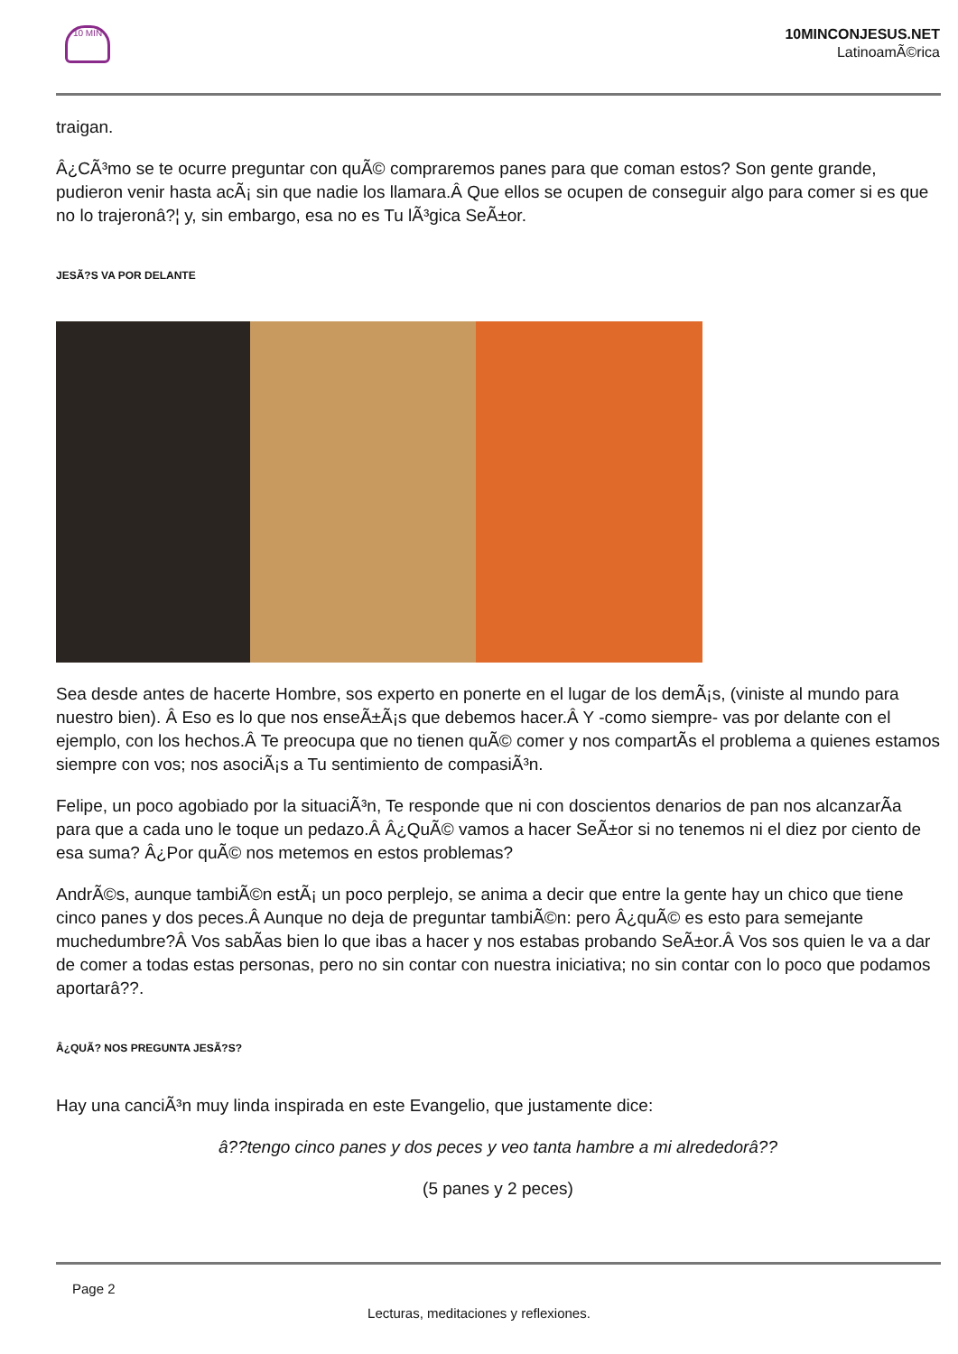10 MIN
10MINCONJESUS.NET
LatinoamÃ©rica
traigan.
Â¿CÃ³mo se te ocurre preguntar con quÃ© compraremos panes para que coman estos? Son gente grande, pudieron venir hasta acÃ¡ sin que nadie los llamara.Â Que ellos se ocupen de conseguir algo para comer si es que no lo trajeronâ?¦ y, sin embargo, esa no es Tu lÃ³gica SeÃ±or.
JESÃ?S VA POR DELANTE
Sea desde antes de hacerte Hombre, sos experto en ponerte en el lugar de los demÃ¡s, (viniste al mundo para nuestro bien). Â Eso es lo que nos enseÃ±Ã¡s que debemos hacer.Â Y -como siempre- vas por delante con el ejemplo, con los hechos.Â Te preocupa que no tienen quÃ© comer y nos compartÃ­s el problema a quienes estamos siempre con vos; nos asociÃ¡s a Tu sentimiento de compasiÃ³n.
Felipe, un poco agobiado por la situaciÃ³n, Te responde que ni con doscientos denarios de pan nos alcanzarÃ­a para que a cada uno le toque un pedazo.Â Â¿QuÃ© vamos a hacer SeÃ±or si no tenemos ni el diez por ciento de esa suma? Â¿Por quÃ© nos metemos en estos problemas?
AndrÃ©s, aunque tambiÃ©n estÃ¡ un poco perplejo, se anima a decir que entre la gente hay un chico que tiene cinco panes y dos peces.Â Aunque no deja de preguntar tambiÃ©n: pero Â¿quÃ© es esto para semejante muchedumbre?Â Vos sabÃ­as bien lo que ibas a hacer y nos estabas probando SeÃ±or.Â Vos sos quien le va a dar de comer a todas estas personas, pero no sin contar con nuestra iniciativa; no sin contar con lo poco que podamos aportarâ??.
Â¿QUÃ? NOS PREGUNTA JESÃ?S?
Hay una canciÃ³n muy linda inspirada en este Evangelio, que justamente dice:
â??tengo cinco panes y dos peces y veo tanta hambre a mi alrededorâ??
(5 panes y 2 peces)
Page 2
Lecturas, meditaciones y reflexiones.